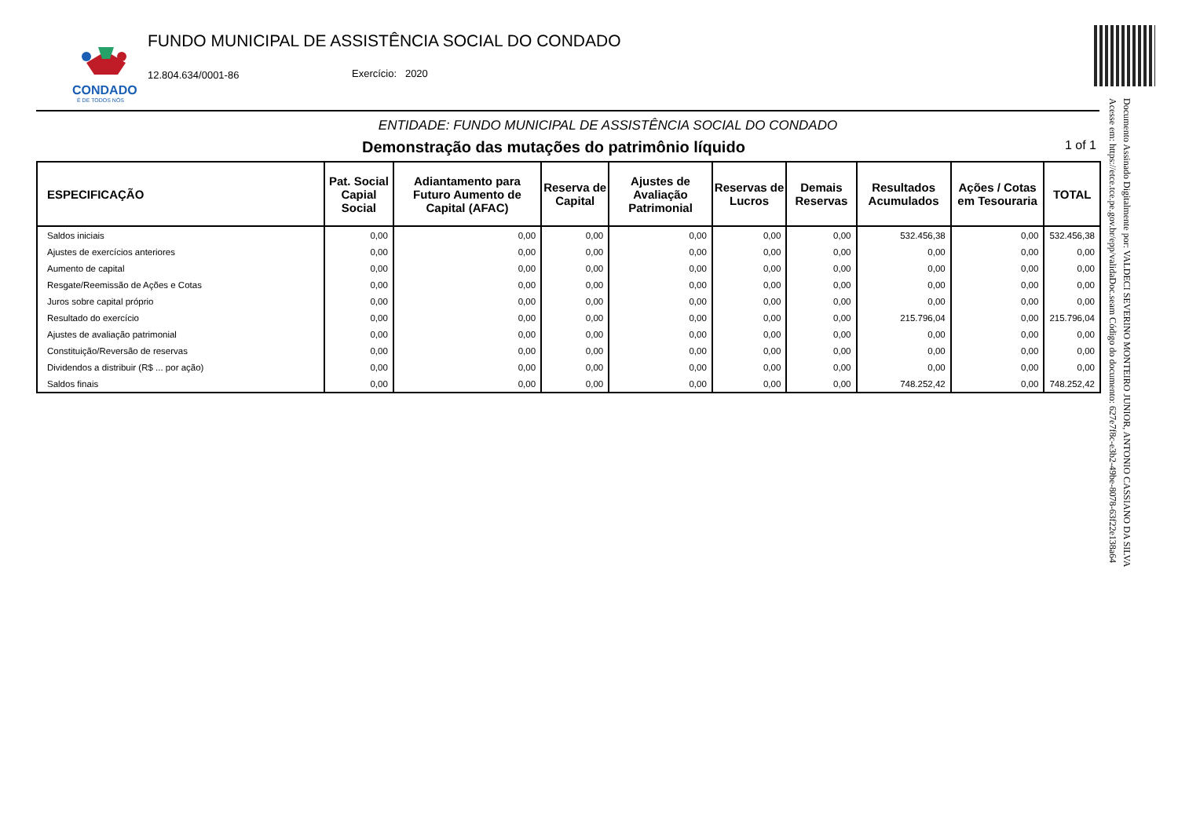CONDADO
É DE TODOS NÓS
FUNDO MUNICIPAL DE ASSISTÊNCIA SOCIAL DO CONDADO
12.804.634/0001-86 Exercício: 2020
ENTIDADE: FUNDO MUNICIPAL DE ASSISTÊNCIA SOCIAL DO CONDADO
Demonstração das mutações do patrimônio líquido 1 of 1
| ESPECIFICAÇÃO | Pat. Social Capial Social | Adiantamento para Futuro Aumento de Capital (AFAC) | Reserva de Capital | Ajustes de Avaliação Patrimonial | Reservas de Lucros | Demais Reservas | Resultados Acumulados | Ações / Cotas em Tesouraria | TOTAL |
| --- | --- | --- | --- | --- | --- | --- | --- | --- | --- |
| Saldos iniciais | 0,00 | 0,00 | 0,00 | 0,00 | 0,00 | 0,00 | 532.456,38 | 0,00 | 532.456,38 |
| Ajustes de exercícios anteriores | 0,00 | 0,00 | 0,00 | 0,00 | 0,00 | 0,00 | 0,00 | 0,00 | 0,00 |
| Aumento de capital | 0,00 | 0,00 | 0,00 | 0,00 | 0,00 | 0,00 | 0,00 | 0,00 | 0,00 |
| Resgate/Reemissão de Ações e Cotas | 0,00 | 0,00 | 0,00 | 0,00 | 0,00 | 0,00 | 0,00 | 0,00 | 0,00 |
| Juros sobre capital próprio | 0,00 | 0,00 | 0,00 | 0,00 | 0,00 | 0,00 | 0,00 | 0,00 | 0,00 |
| Resultado do exercício | 0,00 | 0,00 | 0,00 | 0,00 | 0,00 | 0,00 | 215.796,04 | 0,00 | 215.796,04 |
| Ajustes de avaliação patrimonial | 0,00 | 0,00 | 0,00 | 0,00 | 0,00 | 0,00 | 0,00 | 0,00 | 0,00 |
| Constituição/Reversão de reservas | 0,00 | 0,00 | 0,00 | 0,00 | 0,00 | 0,00 | 0,00 | 0,00 | 0,00 |
| Dividendos a distribuir (R$ ... por ação) | 0,00 | 0,00 | 0,00 | 0,00 | 0,00 | 0,00 | 0,00 | 0,00 | 0,00 |
| Saldos finais | 0,00 | 0,00 | 0,00 | 0,00 | 0,00 | 0,00 | 748.252,42 | 0,00 | 748.252,42 |
Documento Assinado Digitalmente por: VALDECI SEVERINO MONTEIRO JUNIOR, ANTONIO CASSIANO DA SILVA
Acesse em: https://etce.tce.pe.gov.br/epp/validaDoc.seam Código do documento: 627e7f8c-e3b2-49be-8078-63f22e138a64